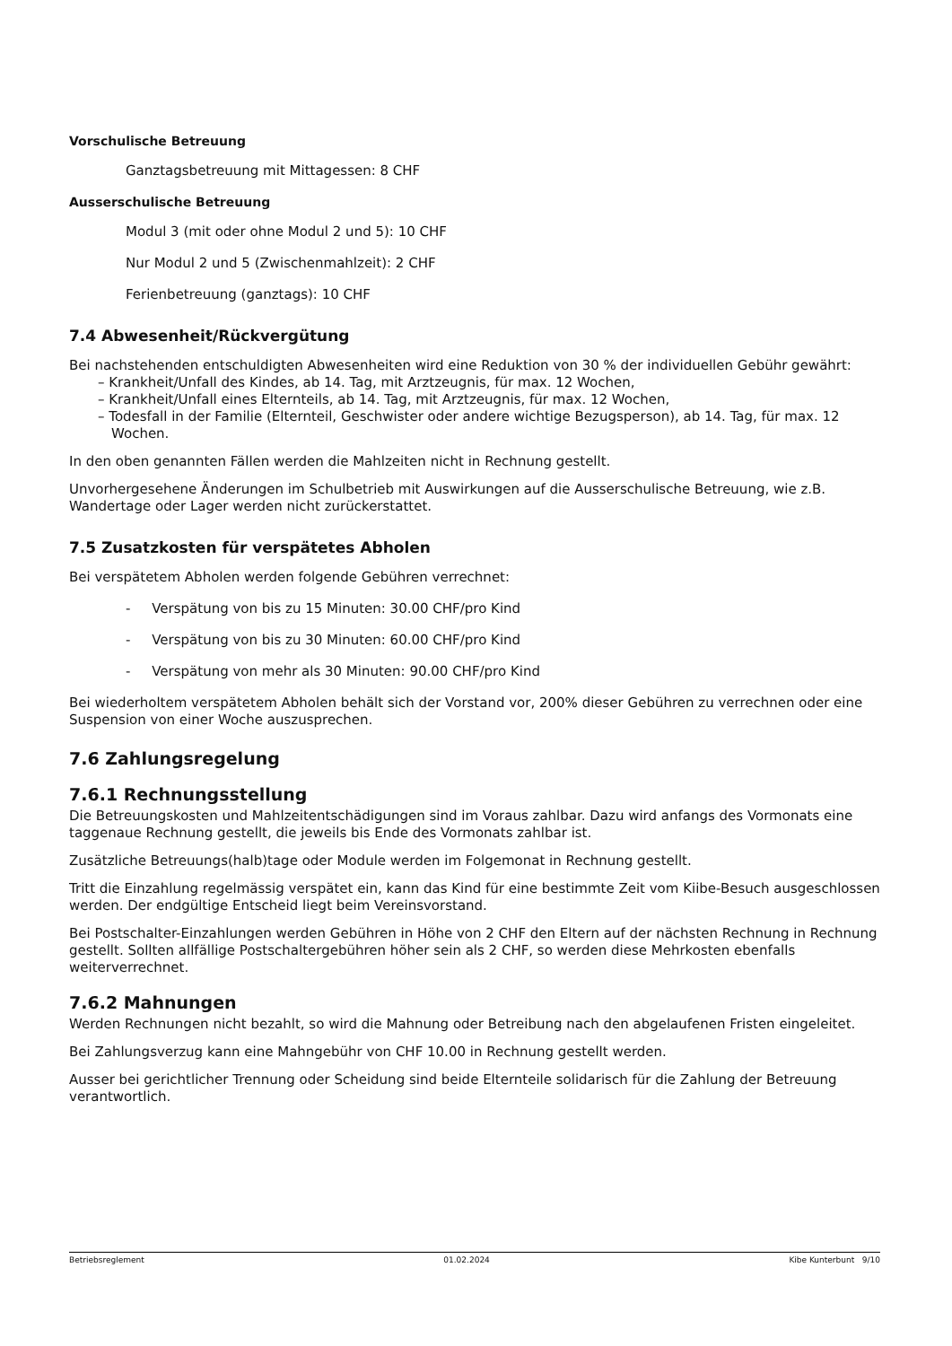Vorschulische Betreuung
Ganztagsbetreuung mit Mittagessen: 8 CHF
Ausserschulische Betreuung
Modul 3 (mit oder ohne Modul 2 und 5): 10 CHF
Nur Modul 2 und 5 (Zwischenmahlzeit): 2 CHF
Ferienbetreuung (ganztags): 10 CHF
7.4 Abwesenheit/Rückvergütung
Bei nachstehenden entschuldigten Abwesenheiten wird eine Reduktion von 30 % der individuellen Gebühr gewährt:
– Krankheit/Unfall des Kindes, ab 14. Tag, mit Arztzeugnis, für max. 12 Wochen,
– Krankheit/Unfall eines Elternteils, ab 14. Tag, mit Arztzeugnis, für max. 12 Wochen,
– Todesfall in der Familie (Elternteil, Geschwister oder andere wichtige Bezugsperson), ab 14. Tag, für max. 12 Wochen.
In den oben genannten Fällen werden die Mahlzeiten nicht in Rechnung gestellt.
Unvorhergesehene Änderungen im Schulbetrieb mit Auswirkungen auf die Ausserschulische Betreuung, wie z.B. Wandertage oder Lager werden nicht zurückerstattet.
7.5 Zusatzkosten für verspätetes Abholen
Bei verspätetem Abholen werden folgende Gebühren verrechnet:
- Verspätung von bis zu 15 Minuten: 30.00 CHF/pro Kind
- Verspätung von bis zu 30 Minuten: 60.00 CHF/pro Kind
- Verspätung von mehr als 30 Minuten: 90.00 CHF/pro Kind
Bei wiederholtem verspätetem Abholen behält sich der Vorstand vor, 200% dieser Gebühren zu verrechnen oder eine Suspension von einer Woche auszusprechen.
7.6 Zahlungsregelung
7.6.1 Rechnungsstellung
Die Betreuungskosten und Mahlzeitentschädigungen sind im Voraus zahlbar. Dazu wird anfangs des Vormonats eine taggenaue Rechnung gestellt, die jeweils bis Ende des Vormonats zahlbar ist.
Zusätzliche Betreuungs(halb)tage oder Module werden im Folgemonat in Rechnung gestellt.
Tritt die Einzahlung regelmässig verspätet ein, kann das Kind für eine bestimmte Zeit vom Kiibe-Besuch ausgeschlossen werden. Der endgültige Entscheid liegt beim Vereinsvorstand.
Bei Postschalter-Einzahlungen werden Gebühren in Höhe von 2 CHF den Eltern auf der nächsten Rechnung in Rechnung gestellt. Sollten allfällige Postschaltergebühren höher sein als 2 CHF, so werden diese Mehrkosten ebenfalls weiterverrechnet.
7.6.2 Mahnungen
Werden Rechnungen nicht bezahlt, so wird die Mahnung oder Betreibung nach den abgelaufenen Fristen eingeleitet.
Bei Zahlungsverzug kann eine Mahngebühr von CHF 10.00 in Rechnung gestellt werden.
Ausser bei gerichtlicher Trennung oder Scheidung sind beide Elternteile solidarisch für die Zahlung der Betreuung verantwortlich.
Betriebsreglement 01.02.2024 Kibe Kunterbunt 9/10